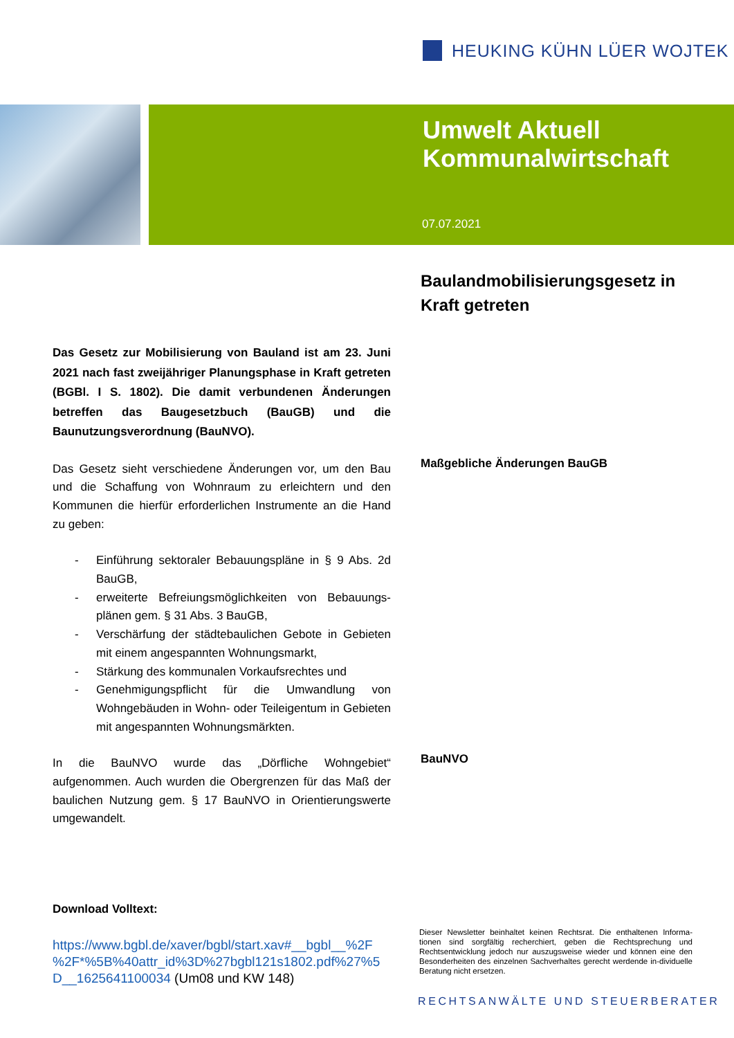HEUKING KÜHN LÜER WOJTEK
Umwelt Aktuell
Kommunalwirtschaft
07.07.2021
Baulandmobilisierungsgesetz in Kraft getreten
Maßgebliche Änderungen BauGB
BauNVO
Das Gesetz zur Mobilisierung von Bauland ist am 23. Juni 2021 nach fast zweijähriger Planungsphase in Kraft getreten (BGBl. I S. 1802). Die damit verbundenen Änderungen betreffen das Baugesetzbuch (BauGB) und die Baunutzungsverordnung (BauNVO).
Das Gesetz sieht verschiedene Änderungen vor, um den Bau und die Schaffung von Wohnraum zu erleichtern und den Kommunen die hierfür erforderlichen Instrumente an die Hand zu geben:
- Einführung sektoraler Bebauungspläne in § 9 Abs. 2d BauGB,
- erweiterte Befreiungsmöglichkeiten von Bebauungs-plänen gem. § 31 Abs. 3 BauGB,
- Verschärfung der städtebaulichen Gebote in Gebieten mit einem angespannten Wohnungsmarkt,
- Stärkung des kommunalen Vorkaufsrechtes und
- Genehmigungspflicht für die Umwandlung von Wohngebäuden in Wohn- oder Teileigentum in Gebieten mit angespannten Wohnungsmärkten.
In die BauNVO wurde das „Dörfliche Wohngebiet“ aufgenommen. Auch wurden die Obergrenzen für das Maß der baulichen Nutzung gem. § 17 BauNVO in Orientierungswerte umgewandelt.
Download Volltext:
https://www.bgbl.de/xaver/bgbl/start.xav#__bgbl__%2F %2F*%5B%40attr_id%3D%27bgbl121s1802.pdf%27%5 D__1625641100034 (Um08 und KW 148)
Dieser Newsletter beinhaltet keinen Rechtsrat. Die enthaltenen Informa-tionen sind sorgfältig recherchiert, geben die Rechtsprechung und Rechtsentwicklung jedoch nur auszugsweise wieder und können eine den Besonderheiten des einzelnen Sachverhaltes gerecht werdende in-dividuelle Beratung nicht ersetzen.
RECHTSANWÄLTE UND STEUERBERATER